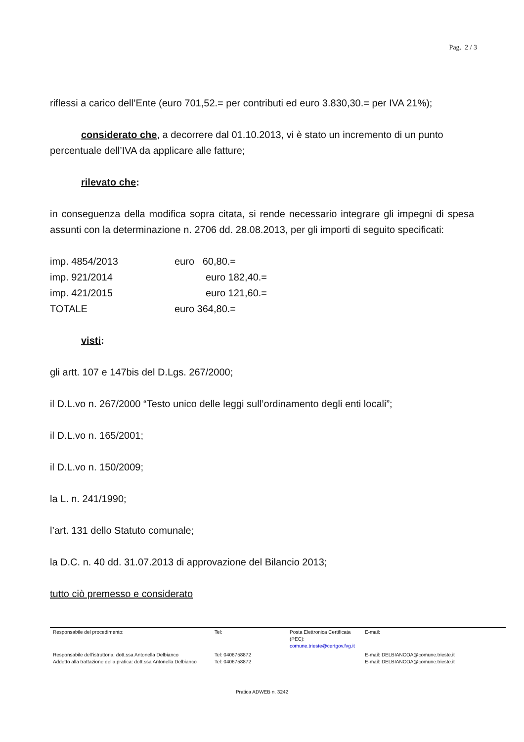Pag. 2 / 3
riflessi a carico dell’Ente (euro 701,52.= per contributi ed euro 3.830,30.= per IVA 21%);
considerato che, a decorrere dal 01.10.2013, vi è stato un incremento di un punto
percentuale dell’IVA da applicare alle fatture;
rilevato che:
in conseguenza della modifica sopra citata, si rende necessario integrare gli impegni di spesa assunti con la determinazione n. 2706 dd. 28.08.2013, per gli importi di seguito specificati:
| imp. 4854/2013 | euro 60,80.= |
| imp. 921/2014 | euro 182,40.= |
| imp. 421/2015 | euro 121,60.= |
| TOTALE | euro 364,80.= |
visti:
gli artt. 107 e 147bis del D.Lgs. 267/2000;
il D.L.vo n. 267/2000 “Testo unico delle leggi sull’ordinamento degli enti locali”;
il D.L.vo n. 165/2001;
il D.L.vo n. 150/2009;
la L. n. 241/1990;
l’art. 131 dello Statuto comunale;
la D.C. n. 40 dd. 31.07.2013 di approvazione del Bilancio 2013;
tutto ciò premesso e considerato
| Responsabile del procedimento: | Tel: | Posta Elettronica Certificata (PEC): comune.trieste@certgov.fvg.it | E-mail: |
| Responsabile dell’istruttoria: dott.ssa Antonella Delbianco Addetto alla trattazione della pratica: dott.ssa Antonella Delbianco | Tel: 0406758872 Tel: 0406758872 | | E-mail: DELBIANCOA@comune.trieste.it E-mail: DELBIANCOA@comune.trieste.it |
Pratica ADWEB n. 3242